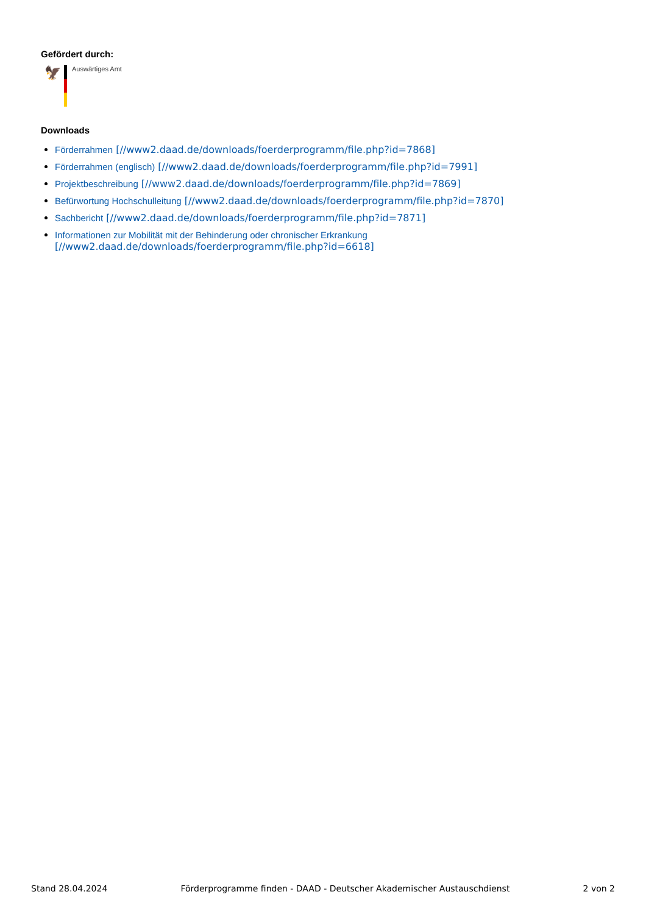Gefördert durch:
🦅
Auswärtiges Amt
Downloads
Förderrahmen [//www2.daad.de/downloads/foerderprogramm/file.php?id=7868]
Förderrahmen (englisch) [//www2.daad.de/downloads/foerderprogramm/file.php?id=7991]
Projektbeschreibung [//www2.daad.de/downloads/foerderprogramm/file.php?id=7869]
Befürwortung Hochschulleitung [//www2.daad.de/downloads/foerderprogramm/file.php?id=7870]
Sachbericht [//www2.daad.de/downloads/foerderprogramm/file.php?id=7871]
Informationen zur Mobilität mit der Behinderung oder chronischer Erkrankung
[//www2.daad.de/downloads/foerderprogramm/file.php?id=6618]
Stand 28.04.2024 Förderprogramme finden - DAAD - Deutscher Akademischer Austauschdienst 2 von 2